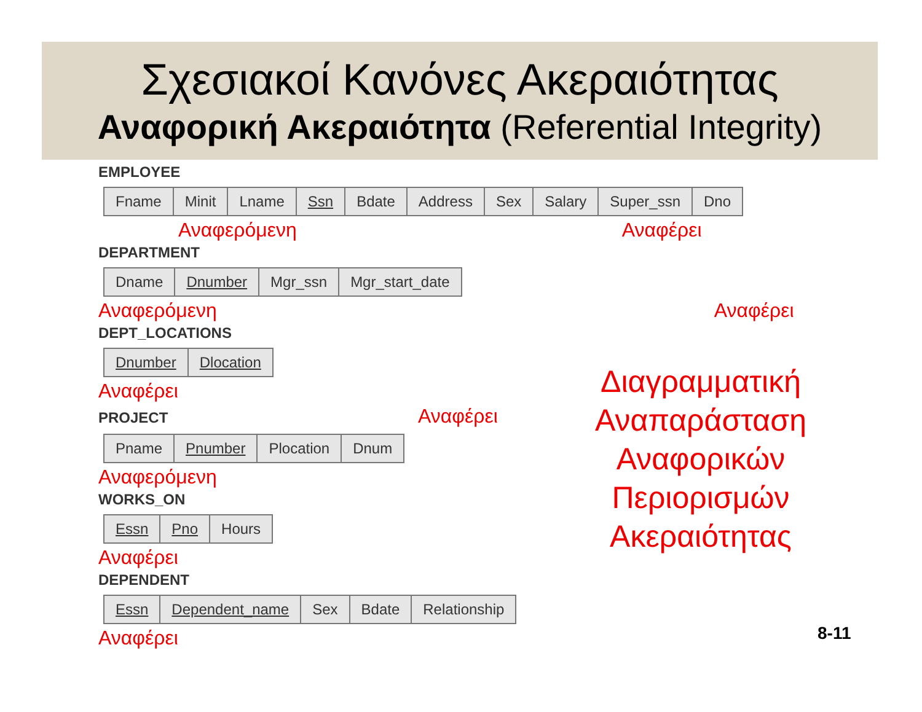Σχεσιακοί Κανόνες Ακεραιότητας
Αναφορική Ακεραιότητα (Referential Integrity)
EMPLOYEE
| Fname | Minit | Lname | Ssn | Bdate | Address | Sex | Salary | Super_ssn | Dno |
Αναφερόμενη Αναφέρει
DEPARTMENT
| Dname | Dnumber | Mgr_ssn | Mgr_start_date |
Αναφερόμενη Αναφέρει
DEPT_LOCATIONS
| Dnumber | Dlocation |
Αναφέρει
PROJECT Αναφέρει
| Pname | Pnumber | Plocation | Dnum |
Αναφερόμενη
WORKS_ON
| Essn | Pno | Hours |
Αναφέρει
DEPENDENT
| Essn | Dependent_name | Sex | Bdate | Relationship |
Αναφέρει
Διαγραμματική Αναπαράσταση Αναφορικών Περιορισμών Ακεραιότητας
8-11